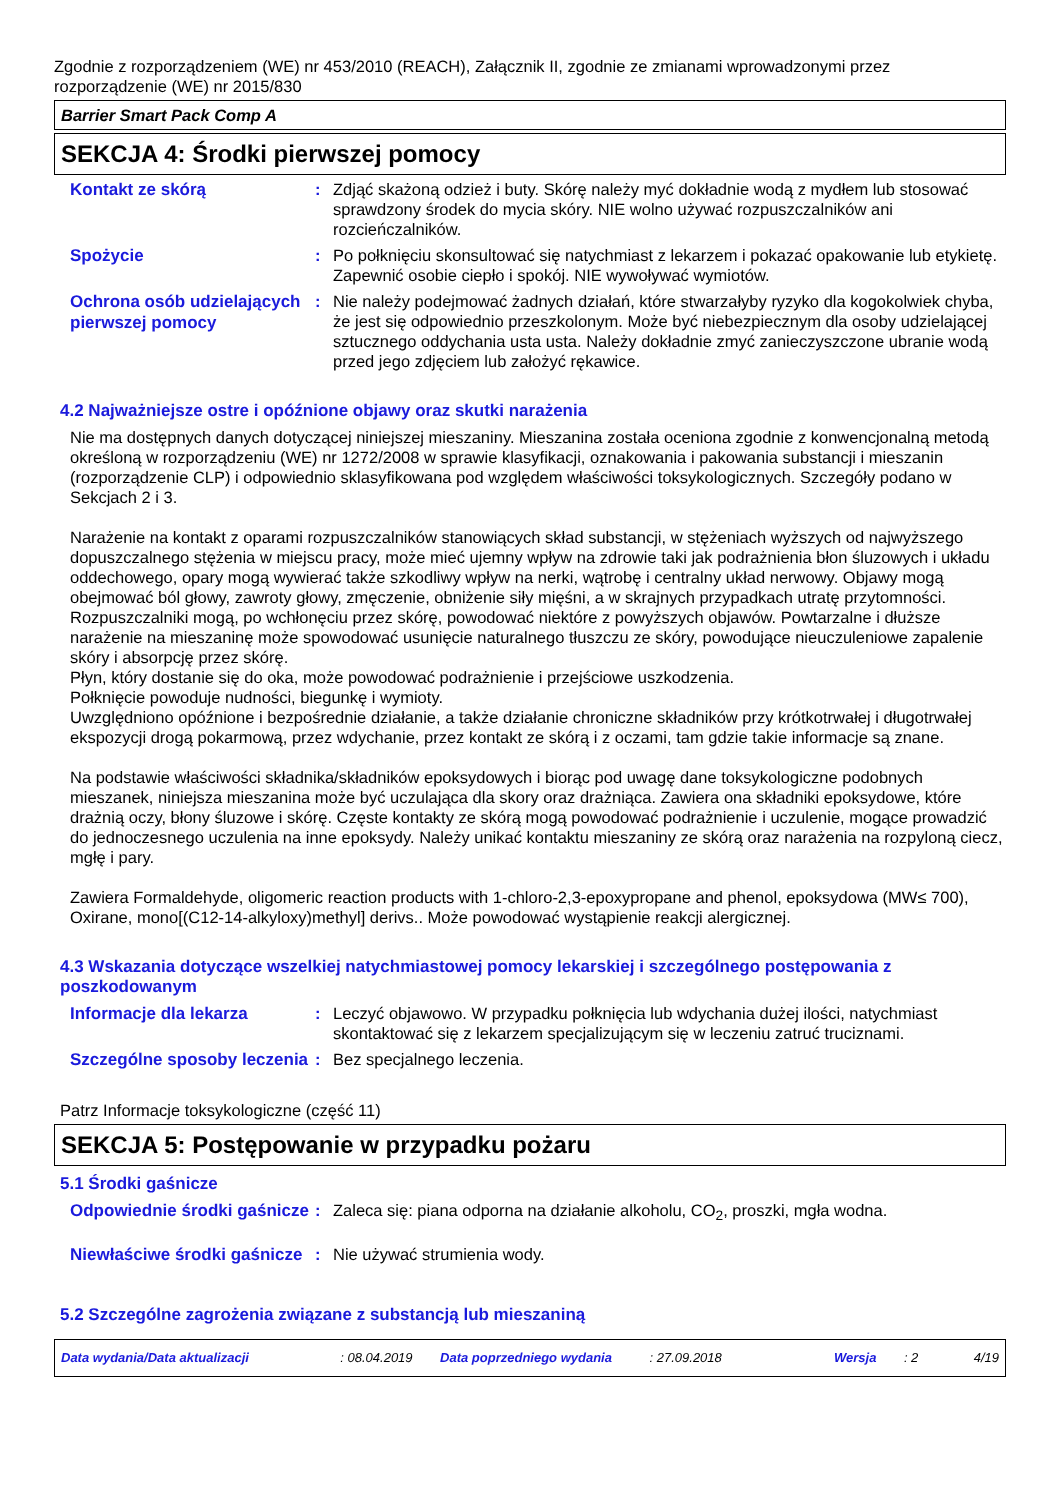Zgodnie z rozporządzeniem (WE) nr 453/2010 (REACH), Załącznik II, zgodnie ze zmianami wprowadzonymi przez rozporządzenie (WE) nr 2015/830
Barrier Smart Pack Comp A
SEKCJA 4: Środki pierwszej pomocy
Kontakt ze skórą
: Zdjąć skażoną odzież i buty. Skórę należy myć dokładnie wodą z mydłem lub stosować sprawdzony środek do mycia skóry. NIE wolno używać rozpuszczalników ani rozcieńczalników.
Spożycie
: Po połknięciu skonsultować się natychmiast z lekarzem i pokazać opakowanie lub etykietę. Zapewnić osobie ciepło i spokój. NIE wywoływać wymiotów.
Ochrona osób udzielających pierwszej pomocy
: Nie należy podejmować żadnych działań, które stwarzałyby ryzyko dla kogokolwiek chyba, że jest się odpowiednio przeszkolonym. Może być niebezpiecznym dla osoby udzielającej sztucznego oddychania usta usta. Należy dokładnie zmyć zanieczyszczone ubranie wodą przed jego zdjęciem lub założyć rękawice.
4.2 Najważniejsze ostre i opóźnione objawy oraz skutki narażenia
Nie ma dostępnych danych dotyczącej niniejszej mieszaniny. Mieszanina została oceniona zgodnie z konwencjonalną metodą określoną w rozporządzeniu (WE) nr 1272/2008 w sprawie klasyfikacji, oznakowania i pakowania substancji i mieszanin (rozporządzenie CLP) i odpowiednio sklasyfikowana pod względem właściwości toksykologicznych. Szczegóły podano w Sekcjach 2 i 3.
Narażenie na kontakt z oparami rozpuszczalników stanowiących skład substancji, w stężeniach wyższych od najwyższego dopuszczalnego stężenia w miejscu pracy, może mieć ujemny wpływ na zdrowie taki jak podrażnienia błon śluzowych i układu oddechowego, opary mogą wywierać także szkodliwy wpływ na nerki, wątrobę i centralny układ nerwowy. Objawy mogą obejmować ból głowy, zawroty głowy, zmęczenie, obniżenie siły mięśni, a w skrajnych przypadkach utratę przytomności.
Rozpuszczalniki mogą, po wchłonęciu przez skórę, powodować niektóre z powyższych objawów. Powtarzalne i dłuższe narażenie na mieszaninę może spowodować usunięcie naturalnego tłuszczu ze skóry, powodujące nieuczuleniowe zapalenie skóry i absorpcję przez skórę.
Płyn, który dostanie się do oka, może powodować podrażnienie i przejściowe uszkodzenia.
Połknięcie powoduje nudności, biegunkę i wymioty.
Uwzględniono opóźnione i bezpośrednie działanie, a także działanie chroniczne składników przy krótkotrwałej i długotrwałej ekspozycji drogą pokarmową, przez wdychanie, przez kontakt ze skórą i z oczami, tam gdzie takie informacje są znane.
Na podstawie właściwości składnika/składników epoksydowych i biorąc pod uwagę dane toksykologiczne podobnych mieszanek, niniejsza mieszanina może być uczulająca dla skory oraz drażniąca. Zawiera ona składniki epoksydowe, które drażnią oczy, błony śluzowe i skórę. Częste kontakty ze skórą mogą powodować podrażnienie i uczulenie, mogące prowadzić do jednoczesnego uczulenia na inne epoksydy. Należy unikać kontaktu mieszaniny ze skórą oraz narażenia na rozpyloną ciecz, mgłę i pary.
Zawiera Formaldehyde, oligomeric reaction products with 1-chloro-2,3-epoxypropane and phenol, epoksydowa (MW≤ 700), Oxirane, mono[(C12-14-alkyloxy)methyl] derivs.. Może powodować wystąpienie reakcji alergicznej.
4.3 Wskazania dotyczące wszelkiej natychmiastowej pomocy lekarskiej i szczególnego postępowania z poszkodowanym
Informacje dla lekarza
: Leczyć objawowo. W przypadku połknięcia lub wdychania dużej ilości, natychmiast skontaktować się z lekarzem specjalizującym się w leczeniu zatruć truciznami.
Szczególne sposoby leczenia
: Bez specjalnego leczenia.
Patrz Informacje toksykologiczne (część 11)
SEKCJA 5: Postępowanie w przypadku pożaru
5.1 Środki gaśnicze
Odpowiednie środki gaśnicze
: Zaleca się: piana odporna na działanie alkoholu, CO<sub>2</sub>, proszki, mgła wodna.
Niewłaściwe środki gaśnicze
: Nie używać strumienia wody.
5.2 Szczególne zagrożenia związane z substancją lub mieszaniną
Data wydania/Data aktualizacji: 08.04.2019 Data poprzedniego wydania: 27.09.2018 Wersja: 2 4/19